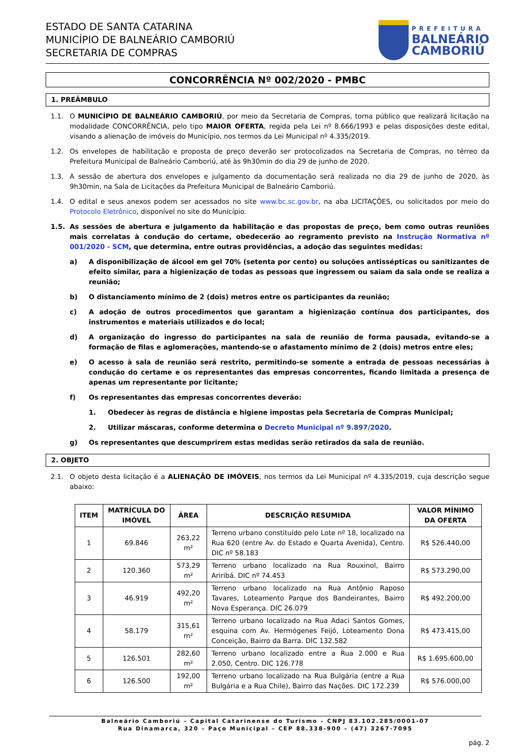ESTADO DE SANTA CATARINA
MUNICÍPIO DE BALNEÁRIO CAMBORIÚ
SECRETARIA DE COMPRAS
PREFEITURA
BALNEÁRIO
CAMBORIÚ
CONCORRÊNCIA Nº 002/2020 - PMBC
1. PREÂMBULO
1.1. O MUNICÍPIO DE BALNEÁRIO CAMBORIÚ, por meio da Secretaria de Compras, torna público que realizará licitação na modalidade CONCORRÊNCIA, pelo tipo MAIOR OFERTA, regida pela Lei nº 8.666/1993 e pelas disposições deste edital, visando a alienação de imóveis do Município, nos termos da Lei Municipal nº 4.335/2019.
1.2. Os envelopes de habilitação e proposta de preço deverão ser protocolizados na Secretaria de Compras, no térreo da Prefeitura Municipal de Balneário Camboriú, até às 9h30min do dia 29 de junho de 2020.
1.3. A sessão de abertura dos envelopes e julgamento da documentação será realizada no dia 29 de junho de 2020, às 9h30min, na Sala de Licitações da Prefeitura Municipal de Balneário Camboriú.
1.4. O edital e seus anexos podem ser acessados no site www.bc.sc.gov.br, na aba LICITAÇÕES, ou solicitados por meio do Protocolo Eletrônico, disponível no site do Município.
1.5. As sessões de abertura e julgamento da habilitação e das propostas de preço, bem como outras reuniões mais correlatas à condução do certame, obedecerão ao regramento previsto na Instrução Normativa nº 001/2020 - SCM, que determina, entre outras providências, a adoção das seguintes medidas:
a) A disponibilização de álcool em gel 70% (setenta por cento) ou soluções antissépticas ou sanitizantes de efeito similar, para a higienização de todas as pessoas que ingressem ou saiam da sala onde se realiza a reunião;
b) O distanciamento mínimo de 2 (dois) metros entre os participantes da reunião;
c) A adoção de outros procedimentos que garantam a higienização contínua dos participantes, dos instrumentos e materiais utilizados e do local;
d) A organização do ingresso do participantes na sala de reunião de forma pausada, evitando-se a formação de filas e aglomerações, mantendo-se o afastamento mínimo de 2 (dois) metros entre eles;
e) O acesso à sala de reunião será restrito, permitindo-se somente a entrada de pessoas necessárias à condução do certame e os representantes das empresas concorrentes, ficando limitada a presença de apenas um representante por licitante;
f) Os representantes das empresas concorrentes deverão:
1. Obedecer às regras de distância e higiene impostas pela Secretaria de Compras Municipal;
2. Utilizar máscaras, conforme determina o Decreto Municipal nº 9.897/2020.
g) Os representantes que descumprirem estas medidas serão retirados da sala de reunião.
2. OBJETO
2.1. O objeto desta licitação é a ALIENAÇÃO DE IMÓVEIS, nos termos da Lei Municipal nº 4.335/2019, cuja descrição segue abaixo:
| ITEM | MATRÍCULA DO IMÓVEL | ÁREA | DESCRIÇÃO RESUMIDA | VALOR MÍNIMO DA OFERTA |
| --- | --- | --- | --- | --- |
| 1 | 69.846 | 263,22 m² | Terreno urbano constituído pelo Lote nº 18, localizado na Rua 620 (entre Av. do Estado e Quarta Avenida), Centro. DIC nº 58.183 | R$ 526.440,00 |
| 2 | 120.360 | 573,29 m² | Terreno urbano localizado na Rua Rouxinol, Bairro Ariribá. DIC nº 74.453 | R$ 573.290,00 |
| 3 | 46.919 | 492,20 m² | Terreno urbano localizado na Rua Antônio Raposo Tavares, Loteamento Parque dos Bandeirantes, Bairro Nova Esperança. DIC 26.079 | R$ 492.200,00 |
| 4 | 58.179 | 315,61 m² | Terreno urbano localizado na Rua Adaci Santos Gomes, esquina com Av. Hermógenes Feijó, Loteamento Dona Conceição, Bairro da Barra. DIC 132.582 | R$ 473.415,00 |
| 5 | 126.501 | 282,60 m² | Terreno urbano localizado entre a Rua 2.000 e Rua 2.050, Centro. DIC 126.778 | R$ 1.695.600,00 |
| 6 | 126.500 | 192,00 m² | Terreno urbano localizado na Rua Bulgária (entre a Rua Bulgária e a Rua Chile), Bairro das Nações. DIC 172.239 | R$ 576.000,00 |
Balneário Camboriú – Capital Catarinense do Turismo – CNPJ 83.102.285/0001-07
Rua Dinamarca, 320 – Paço Municipal – CEP 88.338-900 – (47) 3267-7095
pág. 2